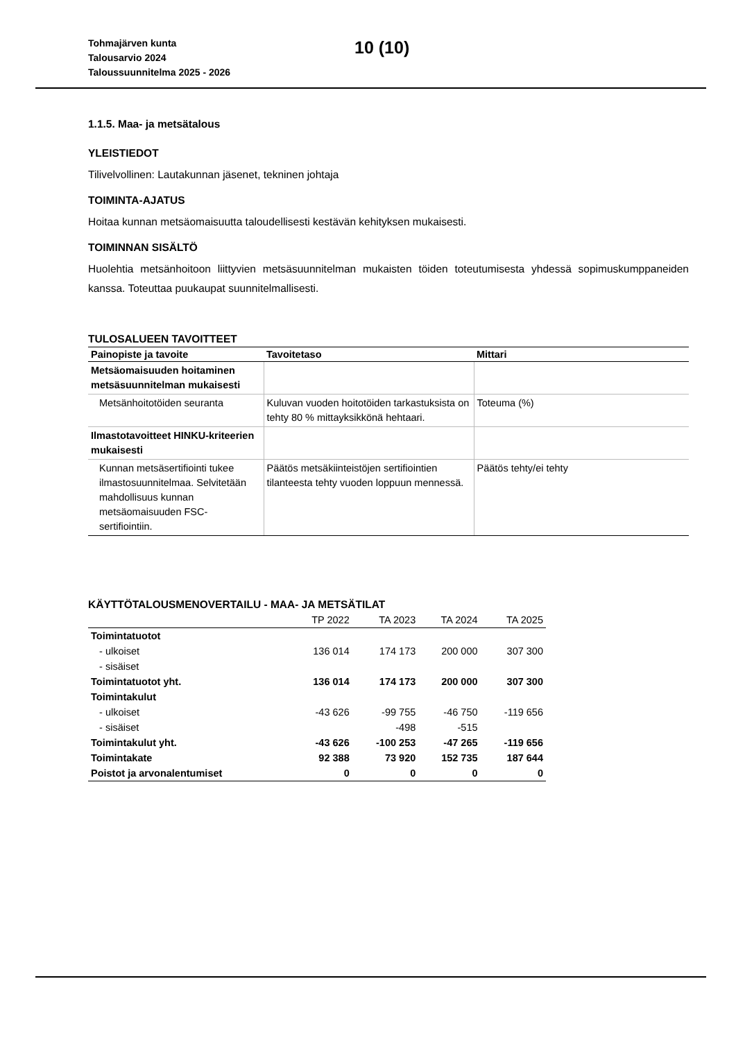Tohmajärven kunta
Talousarvio 2024
Taloussuunnitelma 2025 - 2026
10 (10)
1.1.5. Maa- ja metsätalous
YLEISTIEDOT
Tilivelvollinen: Lautakunnan jäsenet, tekninen johtaja
TOIMINTA-AJATUS
Hoitaa kunnan metsäomaisuutta taloudellisesti kestävän kehityksen mukaisesti.
TOIMINNAN SISÄLTÖ
Huolehtia metsänhoitoon liittyvien metsäsuunnitelman mukaisten töiden toteutumisesta yhdessä sopimuskumppaneiden kanssa. Toteuttaa puukaupat suunnitelmallisesti.
TULOSALUEEN TAVOITTEET
| Painopiste ja tavoite | Tavoitetaso | Mittari |
| --- | --- | --- |
| Metsäomaisuuden hoitaminen metsäsuunnitelman mukaisesti | | |
| Metsänhoitotöiden seuranta | Kuluvan vuoden hoitotöiden tarkastuksista on tehty 80 % mittayksikkönä hehtaari. | Toteuma (%) |
| Ilmastotavoitteet HINKU-kriteerien mukaisesti | | |
| Kunnan metsäsertifiointi tukee ilmastosuunnitelmaa. Selvitetään mahdollisuus kunnan metsäomaisuuden FSC-sertifiointiin. | Päätös metsäkiinteistöjen sertifiointien tilanteesta tehty vuoden loppuun mennessä. | Päätös tehty/ei tehty |
KÄYTTÖTALOUSMENOVERTAILU - MAA- JA METSÄTILAT
| | TP 2022 | TA 2023 | TA 2024 | TA 2025 |
| --- | --- | --- | --- | --- |
| Toimintatuotot | | | | |
| - ulkoiset | 136 014 | 174 173 | 200 000 | 307 300 |
| - sisäiset | | | | |
| Toimintatuotot yht. | 136 014 | 174 173 | 200 000 | 307 300 |
| Toimintakulut | | | | |
| - ulkoiset | -43 626 | -99 755 | -46 750 | -119 656 |
| - sisäiset | | -498 | -515 | |
| Toimintakulut yht. | -43 626 | -100 253 | -47 265 | -119 656 |
| Toimintakate | 92 388 | 73 920 | 152 735 | 187 644 |
| Poistot ja arvonalentumiset | 0 | 0 | 0 | 0 |